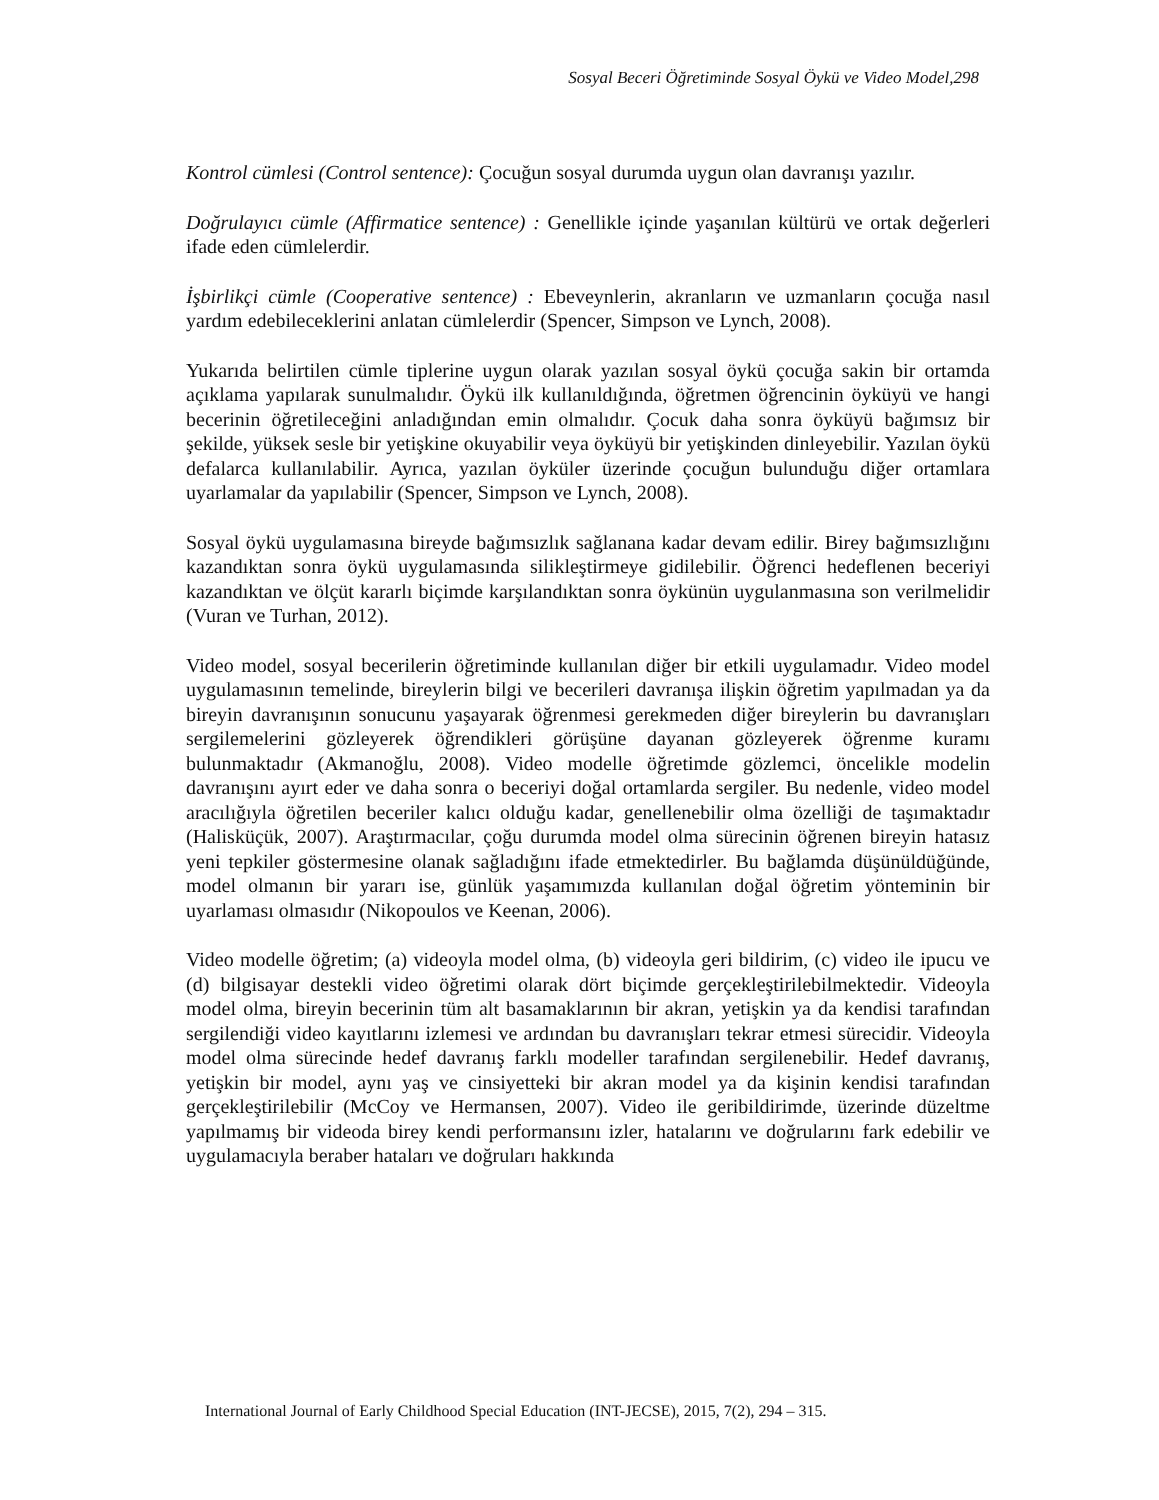Sosyal Beceri Öğretiminde Sosyal Öykü ve Video Model,298
Kontrol cümlesi (Control sentence): Çocuğun sosyal durumda uygun olan davranışı yazılır.
Doğrulayıcı cümle (Affirmatice sentence) : Genellikle içinde yaşanılan kültürü ve ortak değerleri ifade eden cümlelerdir.
İşbirlikçi cümle (Cooperative sentence) : Ebeveynlerin, akranların ve uzmanların çocuğa nasıl yardım edebileceklerini anlatan cümlelerdir (Spencer, Simpson ve Lynch, 2008).
Yukarıda belirtilen cümle tiplerine uygun olarak yazılan sosyal öykü çocuğa sakin bir ortamda açıklama yapılarak sunulmalıdır. Öykü ilk kullanıldığında, öğretmen öğrencinin öyküyü ve hangi becerinin öğretileceğini anladığından emin olmalıdır. Çocuk daha sonra öyküyü bağımsız bir şekilde, yüksek sesle bir yetişkine okuyabilir veya öyküyü bir yetişkinden dinleyebilir. Yazılan öykü defalarca kullanılabilir. Ayrıca, yazılan öyküler üzerinde çocuğun bulunduğu diğer ortamlara uyarlamalar da yapılabilir (Spencer, Simpson ve Lynch, 2008).
Sosyal öykü uygulamasına bireyde bağımsızlık sağlanana kadar devam edilir. Birey bağımsızlığını kazandıktan sonra öykü uygulamasında silikleştirmeye gidilebilir. Öğrenci hedeflenen beceriyi kazandıktan ve ölçüt kararlı biçimde karşılandıktan sonra öykünün uygulanmasına son verilmelidir (Vuran ve Turhan, 2012).
Video model, sosyal becerilerin öğretiminde kullanılan diğer bir etkili uygulamadır. Video model uygulamasının temelinde, bireylerin bilgi ve becerileri davranışa ilişkin öğretim yapılmadan ya da bireyin davranışının sonucunu yaşayarak öğrenmesi gerekmeden diğer bireylerin bu davranışları sergilemelerini gözleyerek öğrendikleri görüşüne dayanan gözleyerek öğrenme kuramı bulunmaktadır (Akmanoğlu, 2008). Video modelle öğretimde gözlemci, öncelikle modelin davranışını ayırt eder ve daha sonra o beceriyi doğal ortamlarda sergiler. Bu nedenle, video model aracılığıyla öğretilen beceriler kalıcı olduğu kadar, genellenebilir olma özelliği de taşımaktadır (Halisküçük, 2007). Araştırmacılar, çoğu durumda model olma sürecinin öğrenen bireyin hatasız yeni tepkiler göstermesine olanak sağladığını ifade etmektedirler. Bu bağlamda düşünüldüğünde, model olmanın bir yararı ise, günlük yaşamımızda kullanılan doğal öğretim yönteminin bir uyarlaması olmasıdır (Nikopoulos ve Keenan, 2006).
Video modelle öğretim; (a) videoyla model olma, (b) videoyla geri bildirim, (c) video ile ipucu ve (d) bilgisayar destekli video öğretimi olarak dört biçimde gerçekleştirilebilmektedir. Videoyla model olma, bireyin becerinin tüm alt basamaklarının bir akran, yetişkin ya da kendisi tarafından sergilendiği video kayıtlarını izlemesi ve ardından bu davranışları tekrar etmesi sürecidir. Videoyla model olma sürecinde hedef davranış farklı modeller tarafından sergilenebilir. Hedef davranış, yetişkin bir model, aynı yaş ve cinsiyetteki bir akran model ya da kişinin kendisi tarafından gerçekleştirilebilir (McCoy ve Hermansen, 2007). Video ile geribildirimde, üzerinde düzeltme yapılmamış bir videoda birey kendi performansını izler, hatalarını ve doğrularını fark edebilir ve uygulamacıyla beraber hataları ve doğruları hakkında
International Journal of Early Childhood Special Education (INT-JECSE), 2015, 7(2), 294 – 315.